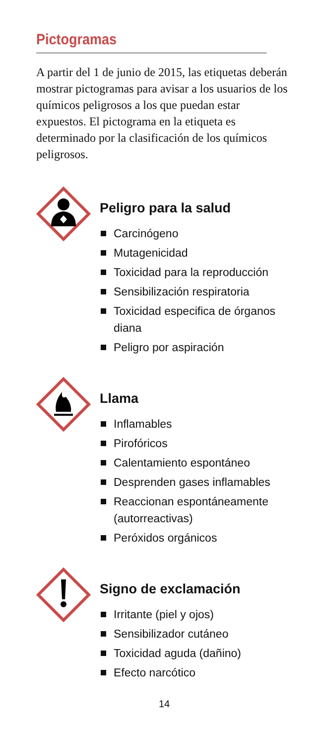Pictogramas
A partir del 1 de junio de 2015, las etiquetas deberán mostrar pictogramas para avisar a los usuarios de los químicos peligrosos a los que puedan estar expuestos. El pictograma en la etiqueta es determinado por la clasificación de los químicos peligrosos.
Peligro para la salud
Carcinógeno
Mutagenicidad
Toxicidad para la reproducción
Sensibilización respiratoria
Toxicidad especifica de órganos diana
Peligro por aspiración
Llama
Inflamables
Pirofóricos
Calentamiento espontáneo
Desprenden gases inflamables
Reaccionan espontáneamente (autorreactivas)
Peróxidos orgánicos
Signo de exclamación
Irritante (piel y ojos)
Sensibilizador cutáneo
Toxicidad aguda (dañino)
Efecto narcótico
14